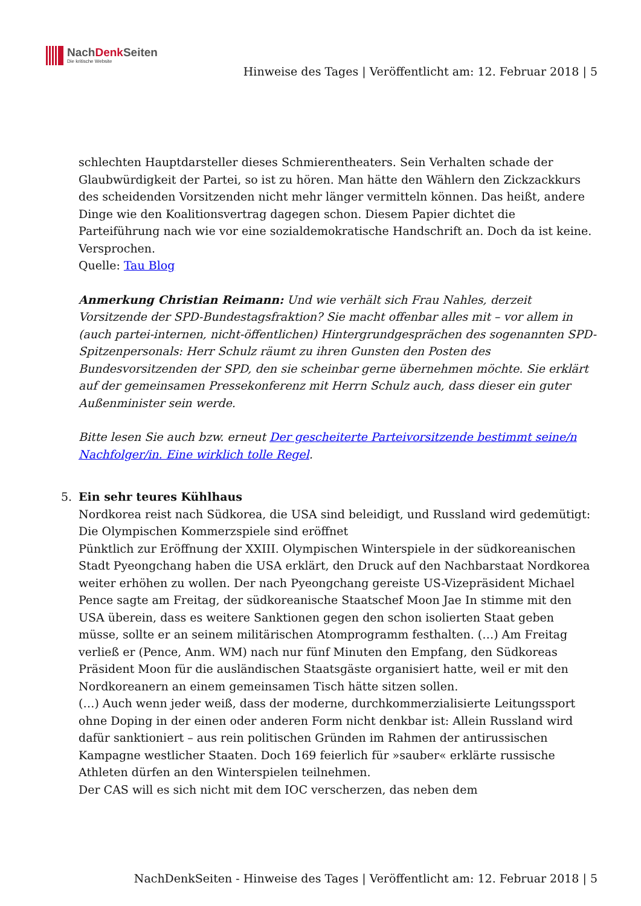NachDenk Seiten
Die kritische Website
Hinweise des Tages | Veröffentlicht am: 12. Februar 2018 | 5
schlechten Hauptdarsteller dieses Schmierentheaters. Sein Verhalten schade der Glaubwürdigkeit der Partei, so ist zu hören. Man hätte den Wählern den Zickzackkurs des scheidenden Vorsitzenden nicht mehr länger vermitteln können. Das heißt, andere Dinge wie den Koalitionsvertrag dagegen schon. Diesem Papier dichtet die Parteiführung nach wie vor eine sozialdemokratische Handschrift an. Doch da ist keine. Versprochen.
Quelle: Tau Blog
Anmerkung Christian Reimann: Und wie verhält sich Frau Nahles, derzeit Vorsitzende der SPD-Bundestagsfraktion? Sie macht offenbar alles mit – vor allem in (auch partei-internen, nicht-öffentlichen) Hintergrundgesprächen des sogenannten SPD-Spitzenpersonals: Herr Schulz räumt zu ihren Gunsten den Posten des Bundesvorsitzenden der SPD, den sie scheinbar gerne übernehmen möchte. Sie erklärt auf der gemeinsamen Pressekonferenz mit Herrn Schulz auch, dass dieser ein guter Außenminister sein werde.
Bitte lesen Sie auch bzw. erneut Der gescheiterte Parteivorsitzende bestimmt seine/n Nachfolger/in. Eine wirklich tolle Regel.
5. Ein sehr teures Kühlhaus
Nordkorea reist nach Südkorea, die USA sind beleidigt, und Russland wird gedemütigt: Die Olympischen Kommerzspiele sind eröffnet
Pünktlich zur Eröffnung der XXIII. Olympischen Winterspiele in der südkoreanischen Stadt Pyeongchang haben die USA erklärt, den Druck auf den Nachbarstaat Nordkorea weiter erhöhen zu wollen. Der nach Pyeongchang gereiste US-Vizepräsident Michael Pence sagte am Freitag, der südkoreanische Staatschef Moon Jae In stimme mit den USA überein, dass es weitere Sanktionen gegen den schon isolierten Staat geben müsse, sollte er an seinem militärischen Atomprogramm festhalten. (…) Am Freitag verließ er (Pence, Anm. WM) nach nur fünf Minuten den Empfang, den Südkoreas Präsident Moon für die ausländischen Staatsgäste organisiert hatte, weil er mit den Nordkoreanern an einem gemeinsamen Tisch hätte sitzen sollen.
(…) Auch wenn jeder weiß, dass der moderne, durchkommerzialisierte Leitungssport ohne Doping in der einen oder anderen Form nicht denkbar ist: Allein Russland wird dafür sanktioniert – aus rein politischen Gründen im Rahmen der antirussischen Kampagne westlicher Staaten. Doch 169 feierlich für »sauber« erklärte russische Athleten dürfen an den Winterspielen teilnehmen.
Der CAS will es sich nicht mit dem IOC verscherzen, das neben dem
NachDenkSeiten - Hinweise des Tages | Veröffentlicht am: 12. Februar 2018 | 5